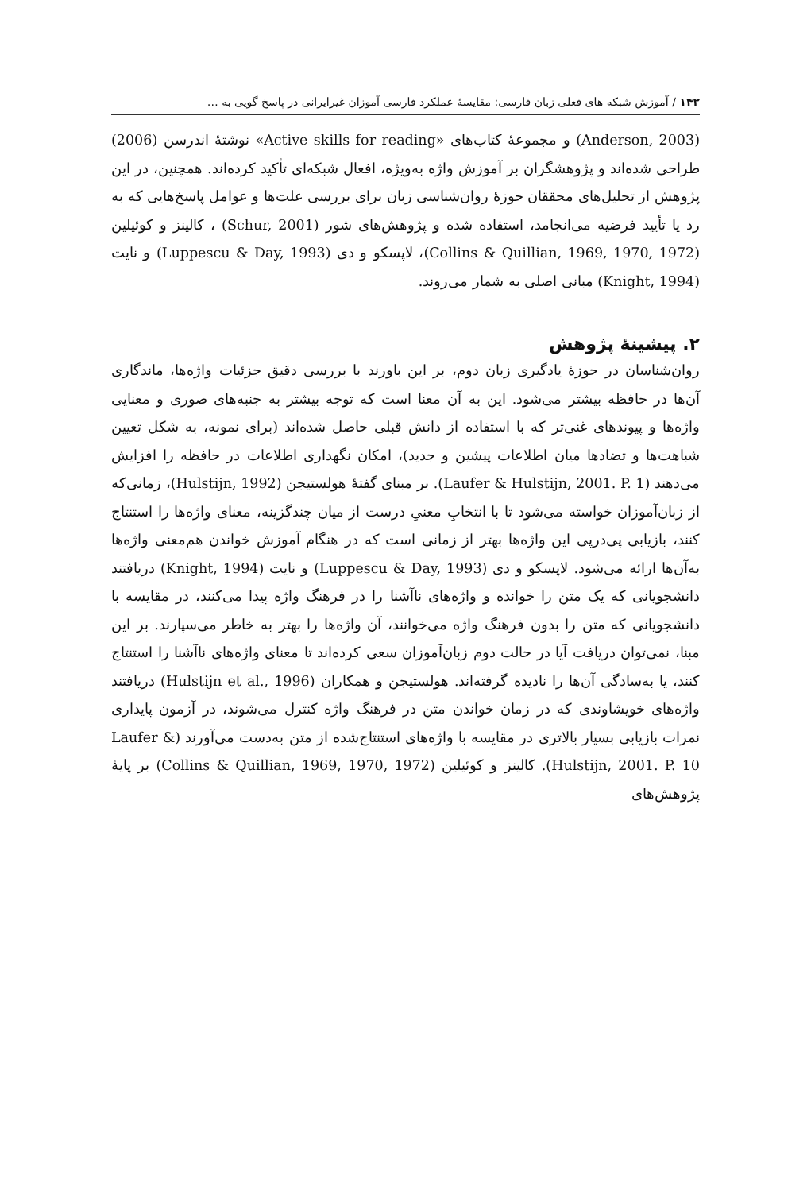۱۴۲ / آموزش شبکه های فعلی زبان فارسی: مقایسهٔ عملکرد فارسی آموزان غیرایرانی در پاسخ گویی به …
(Anderson, 2003) و مجموعهٔ کتاب‌های «Active skills for reading» نوشتهٔ اندرسن (2006) طراحی شده‌اند و پژوهشگران بر آموزش واژه به‌ویژه، افعال شبکه‌ای تأکید کرده‌اند. همچنین، در این پژوهش از تحلیل‌های محققان حوزهٔ روان‌شناسی زبان برای بررسی علت‌ها و عوامل پاسخ‌هایی که به رد یا تأیید فرضیه می‌انجامد، استفاده شده و پژوهش‌های شور (Schur, 2001) ، کالینز و کوئیلین (Collins & Quillian, 1969, 1970, 1972)، لاپسکو و دی (Luppescu & Day, 1993) و نایت (Knight, 1994) مبانی اصلی به شمار می‌روند.
۲. پیشینهٔ پژوهش
روان‌شناسان در حوزهٔ یادگیری زبان دوم، بر این باورند با بررسی دقیق جزئیات واژه‌ها، ماندگاری آن‌ها در حافظه بیشتر می‌شود. این به آن معنا است که توجه بیشتر به جنبه‌های صوری و معنایی واژه‌ها و پیوندهای غنی‌تر که با استفاده از دانش قبلی حاصل شده‌اند (برای نمونه، به شکل تعیین شباهت‌ها و تضادها میان اطلاعات پیشین و جدید)، امکان نگهداری اطلاعات در حافظه را افزایش می‌دهند (Laufer & Hulstijn, 2001. P. 1). بر مبنای گفتهٔ هولستیجن (Hulstijn, 1992)، زمانی‌که از زبان‌آموزان خواسته می‌شود تا با انتخابِ معنیِ درست از میان چندگزینه، معنای واژه‌ها را استنتاج کنند، بازیابی پی‌درپی این واژه‌ها بهتر از زمانی است که در هنگام آموزش خواندن هم‌معنی واژه‌ها به‌آن‌ها ارائه می‌شود. لاپسکو و دی (Luppescu & Day, 1993) و نایت (Knight, 1994) دریافتند دانشجویانی که یک متن را خوانده و واژه‌های ناآشنا را در فرهنگ واژه پیدا می‌کنند، در مقایسه با دانشجویانی که متن را بدون فرهنگ واژه می‌خوانند، آن واژه‌ها را بهتر به خاطر می‌سپارند. بر این مبنا، نمی‌توان دریافت آیا در حالت دوم زبان‌آموزان سعی کرده‌اند تا معنای واژه‌های ناآشنا را استنتاج کنند، یا به‌سادگی آن‌ها را نادیده گرفته‌اند. هولستیجن و همکاران (Hulstijn et al., 1996) دریافتند واژه‌های خویشاوندی که در زمان خواندن متن در فرهنگ واژه کنترل می‌شوند، در آزمون پایداری نمرات بازیابی بسیار بالاتری در مقایسه با واژه‌های استنتاج‌شده از متن به‌دست می‌آورند (Laufer & Hulstijn, 2001. P. 10). کالینز و کوئیلین (Collins & Quillian, 1969, 1970, 1972) بر پایهٔ پژوهش‌های